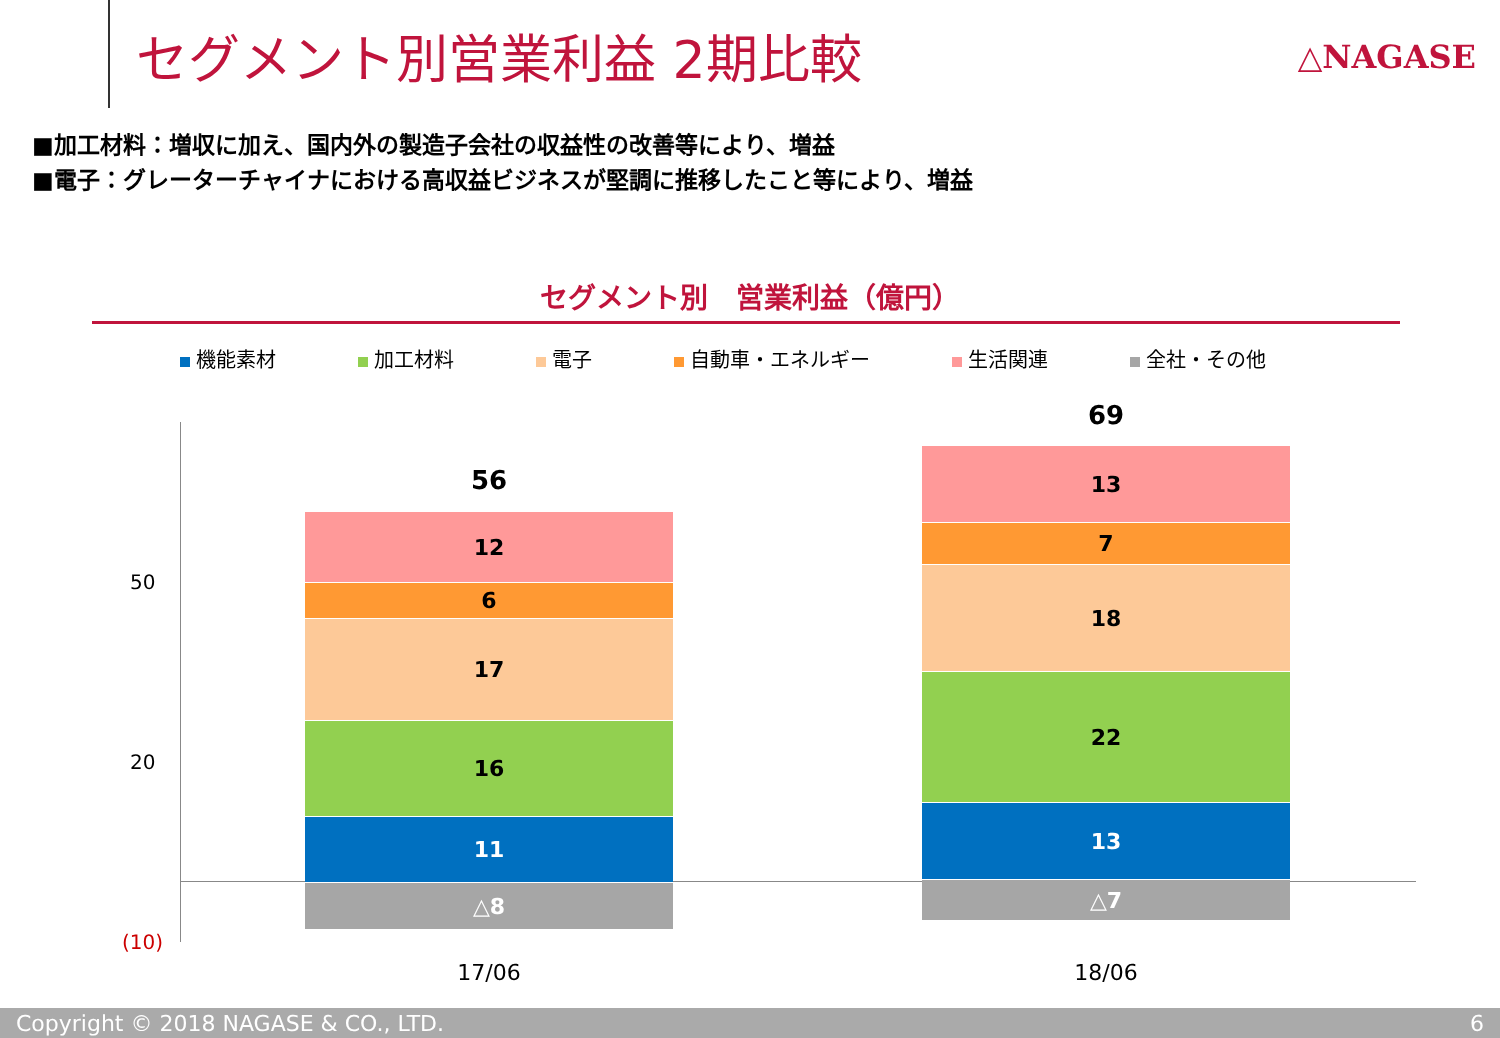セグメント別営業利益 2期比較 △NAGASE
■加工材料：増収に加え、国内外の製造子会社の収益性の改善等により、増益
■電子：グレーターチャイナにおける高収益ビジネスが堅調に推移したこと等により、増益
セグメント別　営業利益（億円）
機能素材 加工材料 電子 自動車・エネルギー 生活関連 全社・その他
50
20
(10)
56
12
6
17
16
11
△8
69
13
7
18
22
13
△7
17/06 18/06
Copyright © 2018 NAGASE & CO., LTD. 6